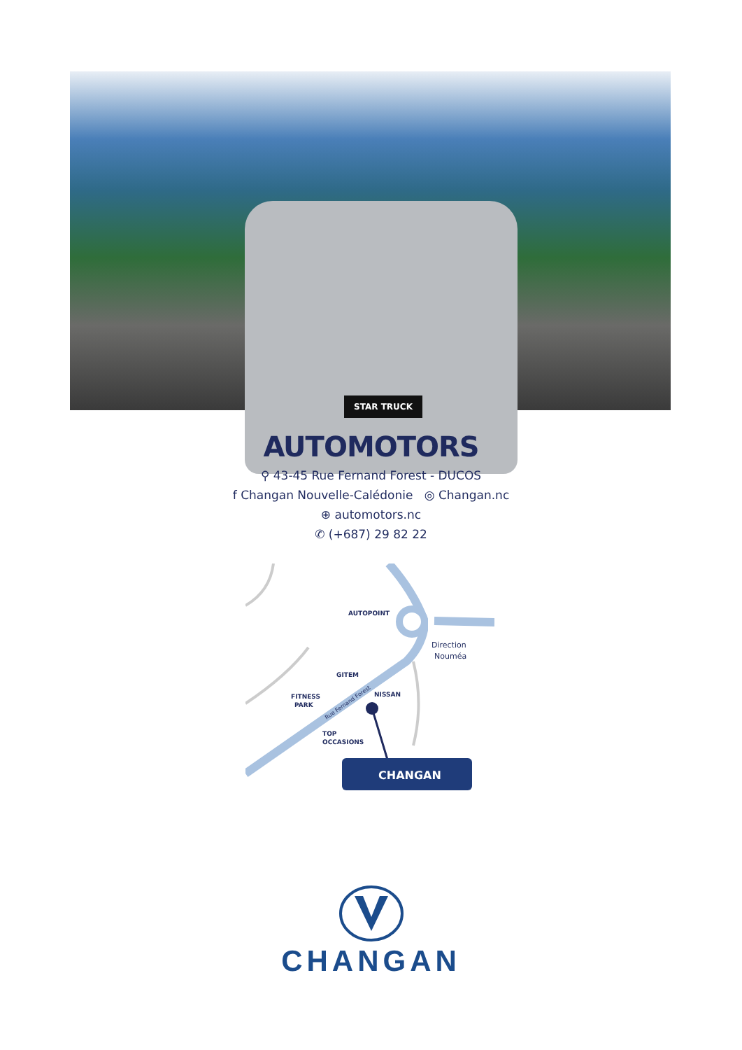STAR TRUCK
AUTOMOTORS
⚲ 43-45 Rue Fernand Forest - DUCOS
f Changan Nouvelle-Calédonie ◎ Changan.nc
⊕ automotors.nc
✆ (+687) 29 82 22
AUTOPOINT
GITEM
FITNESS
PARK
NISSAN
TOP
OCCASIONS
Rue Fernand Forest
Direction
Nouméa
CHANGAN
CHANGAN